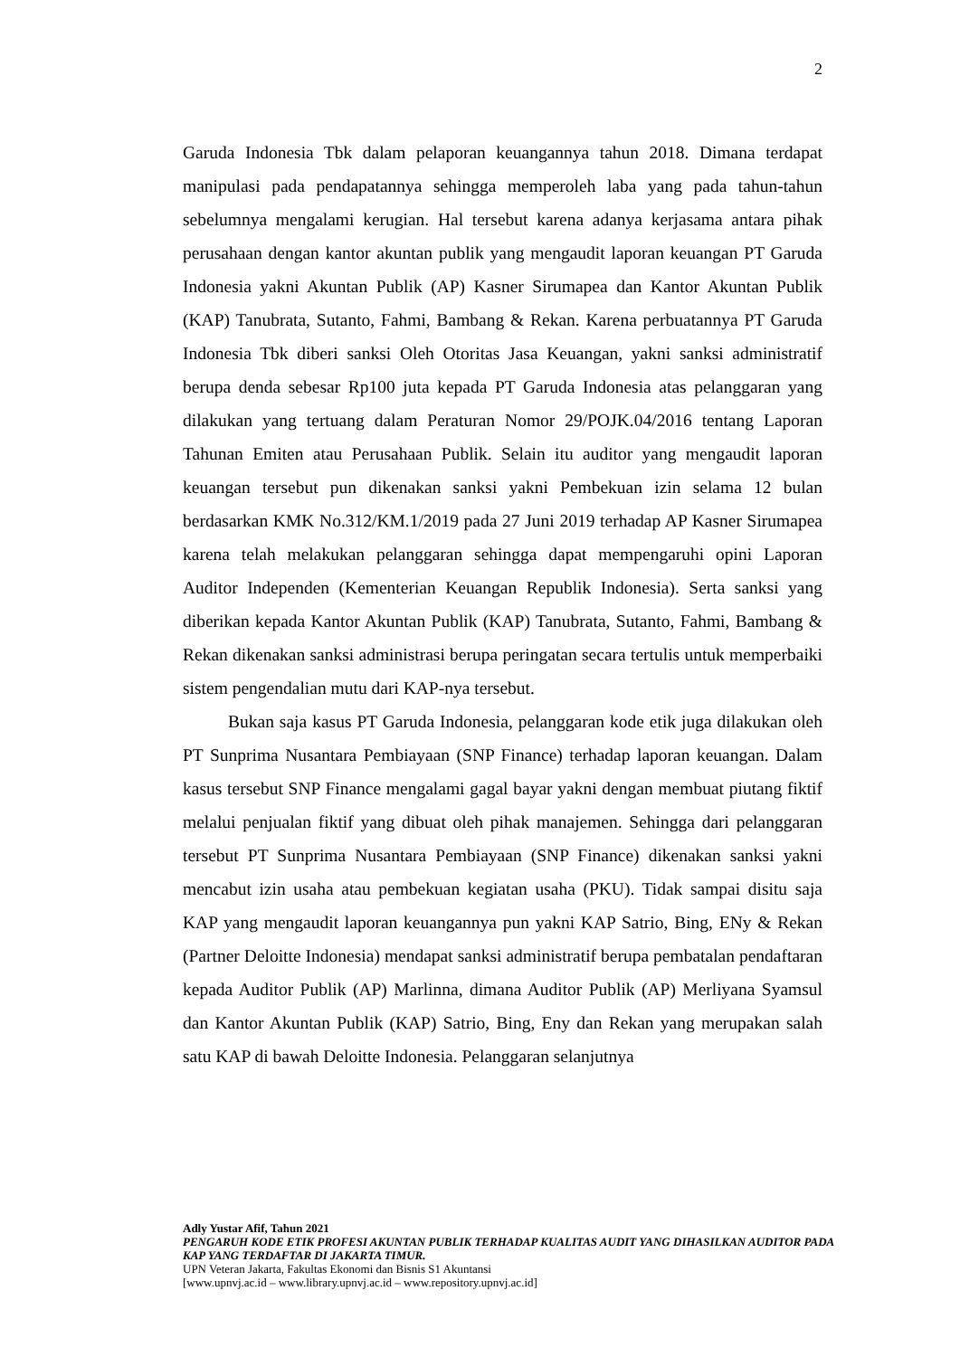2
Garuda Indonesia Tbk dalam pelaporan keuangannya tahun 2018. Dimana terdapat manipulasi pada pendapatannya sehingga memperoleh laba yang pada tahun-tahun sebelumnya mengalami kerugian. Hal tersebut karena adanya kerjasama antara pihak perusahaan dengan kantor akuntan publik yang mengaudit laporan keuangan PT Garuda Indonesia yakni Akuntan Publik (AP) Kasner Sirumapea dan Kantor Akuntan Publik (KAP) Tanubrata, Sutanto, Fahmi, Bambang & Rekan. Karena perbuatannya PT Garuda Indonesia Tbk diberi sanksi Oleh Otoritas Jasa Keuangan, yakni sanksi administratif berupa denda sebesar Rp100 juta kepada PT Garuda Indonesia atas pelanggaran yang dilakukan yang tertuang dalam Peraturan Nomor 29/POJK.04/2016 tentang Laporan Tahunan Emiten atau Perusahaan Publik. Selain itu auditor yang mengaudit laporan keuangan tersebut pun dikenakan sanksi yakni Pembekuan izin selama 12 bulan berdasarkan KMK No.312/KM.1/2019 pada 27 Juni 2019 terhadap AP Kasner Sirumapea karena telah melakukan pelanggaran sehingga dapat mempengaruhi opini Laporan Auditor Independen (Kementerian Keuangan Republik Indonesia). Serta sanksi yang diberikan kepada Kantor Akuntan Publik (KAP) Tanubrata, Sutanto, Fahmi, Bambang & Rekan dikenakan sanksi administrasi berupa peringatan secara tertulis untuk memperbaiki sistem pengendalian mutu dari KAP-nya tersebut.
Bukan saja kasus PT Garuda Indonesia, pelanggaran kode etik juga dilakukan oleh PT Sunprima Nusantara Pembiayaan (SNP Finance) terhadap laporan keuangan. Dalam kasus tersebut SNP Finance mengalami gagal bayar yakni dengan membuat piutang fiktif melalui penjualan fiktif yang dibuat oleh pihak manajemen. Sehingga dari pelanggaran tersebut PT Sunprima Nusantara Pembiayaan (SNP Finance) dikenakan sanksi yakni mencabut izin usaha atau pembekuan kegiatan usaha (PKU). Tidak sampai disitu saja KAP yang mengaudit laporan keuangannya pun yakni KAP Satrio, Bing, ENy & Rekan (Partner Deloitte Indonesia) mendapat sanksi administratif berupa pembatalan pendaftaran kepada Auditor Publik (AP) Marlinna, dimana Auditor Publik (AP) Merliyana Syamsul dan Kantor Akuntan Publik (KAP) Satrio, Bing, Eny dan Rekan yang merupakan salah satu KAP di bawah Deloitte Indonesia. Pelanggaran selanjutnya
Adly Yustar Afif, Tahun 2021
PENGARUH KODE ETIK PROFESI AKUNTAN PUBLIK TERHADAP KUALITAS AUDIT YANG DIHASILKAN AUDITOR PADA KAP YANG TERDAFTAR DI JAKARTA TIMUR.
UPN Veteran Jakarta, Fakultas Ekonomi dan Bisnis S1 Akuntansi
[www.upnvj.ac.id – www.library.upnvj.ac.id – www.repository.upnvj.ac.id]